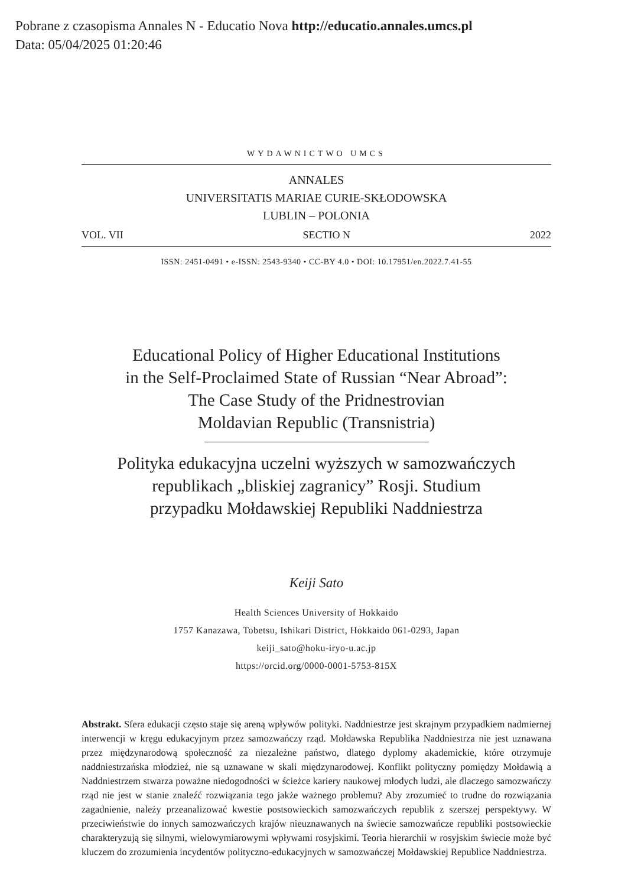Pobrane z czasopisma Annales N - Educatio Nova http://educatio.annales.umcs.pl
Data: 05/04/2025 01:20:46
WYDAWNICTWO UMCS
ANNALES
UNIVERSITATIS MARIAE CURIE-SKŁODOWSKA
LUBLIN – POLONIA
VOL. VII SECTIO N 2022
ISSN: 2451-0491 • e-ISSN: 2543-9340 • CC-BY 4.0 • DOI: 10.17951/en.2022.7.41-55
Educational Policy of Higher Educational Institutions
in the Self-Proclaimed State of Russian “Near Abroad”:
The Case Study of the Pridnestrovian
Moldavian Republic (Transnistria)
Polityka edukacyjna uczelni wyższych w samozwańczych
republikach „bliskiej zagranicy” Rosji. Studium
przypadku Mołdawskiej Republiki Naddniestrza
Keiji Sato
Health Sciences University of Hokkaido
1757 Kanazawa, Tobetsu, Ishikari District, Hokkaido 061-0293, Japan
keiji_sato@hoku-iryo-u.ac.jp
https://orcid.org/0000-0001-5753-815X
Abstrakt. Sfera edukacji często staje się areną wpływów polityki. Naddniestrze jest skrajnym przypadkiem nadmiernej interwencji w kręgu edukacyjnym przez samozwańczy rząd. Mołdawska Republika Naddniestrza nie jest uznawana przez międzynarodową społeczność za niezależne państwo, dlatego dyplomy akademickie, które otrzymuje naddniestrzańska młodzież, nie są uznawane w skali międzynarodowej. Konflikt polityczny pomiędzy Mołdawią a Naddniestrzem stwarza poważne niedogodności w ścieżce kariery naukowej młodych ludzi, ale dlaczego samozwańczy rząd nie jest w stanie znaleźć rozwiązania tego jakże ważnego problemu? Aby zrozumieć to trudne do rozwiązania zagadnienie, należy przeanalizować kwestie postsowieckich samozwańczych republik z szerszej perspektywy. W przeciwieństwie do innych samozwańczych krajów nieuznawanych na świecie samozwańcze republiki postsowieckie charakteryzują się silnymi, wielowymiarowymi wpływami rosyjskimi. Teoria hierarchii w rosyjskim świecie może być kluczem do zrozumienia incydentów polityczno-edukacyjnych w samozwańczej Mołdawskiej Republice Naddniestrza.